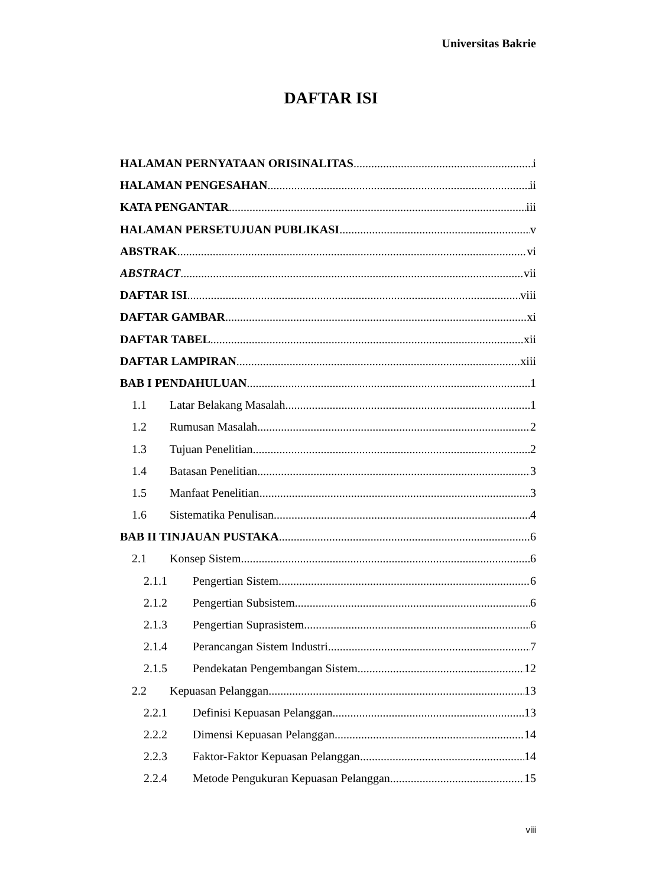Universitas Bakrie
DAFTAR ISI
HALAMAN PERNYATAAN ORISINALITAS i
HALAMAN PENGESAHAN ii
KATA PENGANTAR iii
HALAMAN PERSETUJUAN PUBLIKASI v
ABSTRAK vi
ABSTRACT vii
DAFTAR ISI viii
DAFTAR GAMBAR xi
DAFTAR TABEL xii
DAFTAR LAMPIRAN xiii
BAB I PENDAHULUAN 1
1.1 Latar Belakang Masalah 1
1.2 Rumusan Masalah 2
1.3 Tujuan Penelitian 2
1.4 Batasan Penelitian 3
1.5 Manfaat Penelitian 3
1.6 Sistematika Penulisan 4
BAB II TINJAUAN PUSTAKA 6
2.1 Konsep Sistem 6
2.1.1 Pengertian Sistem 6
2.1.2 Pengertian Subsistem 6
2.1.3 Pengertian Suprasistem 6
2.1.4 Perancangan Sistem Industri 7
2.1.5 Pendekatan Pengembangan Sistem 12
2.2 Kepuasan Pelanggan 13
2.2.1 Definisi Kepuasan Pelanggan 13
2.2.2 Dimensi Kepuasan Pelanggan 14
2.2.3 Faktor-Faktor Kepuasan Pelanggan 14
2.2.4 Metode Pengukuran Kepuasan Pelanggan 15
viii